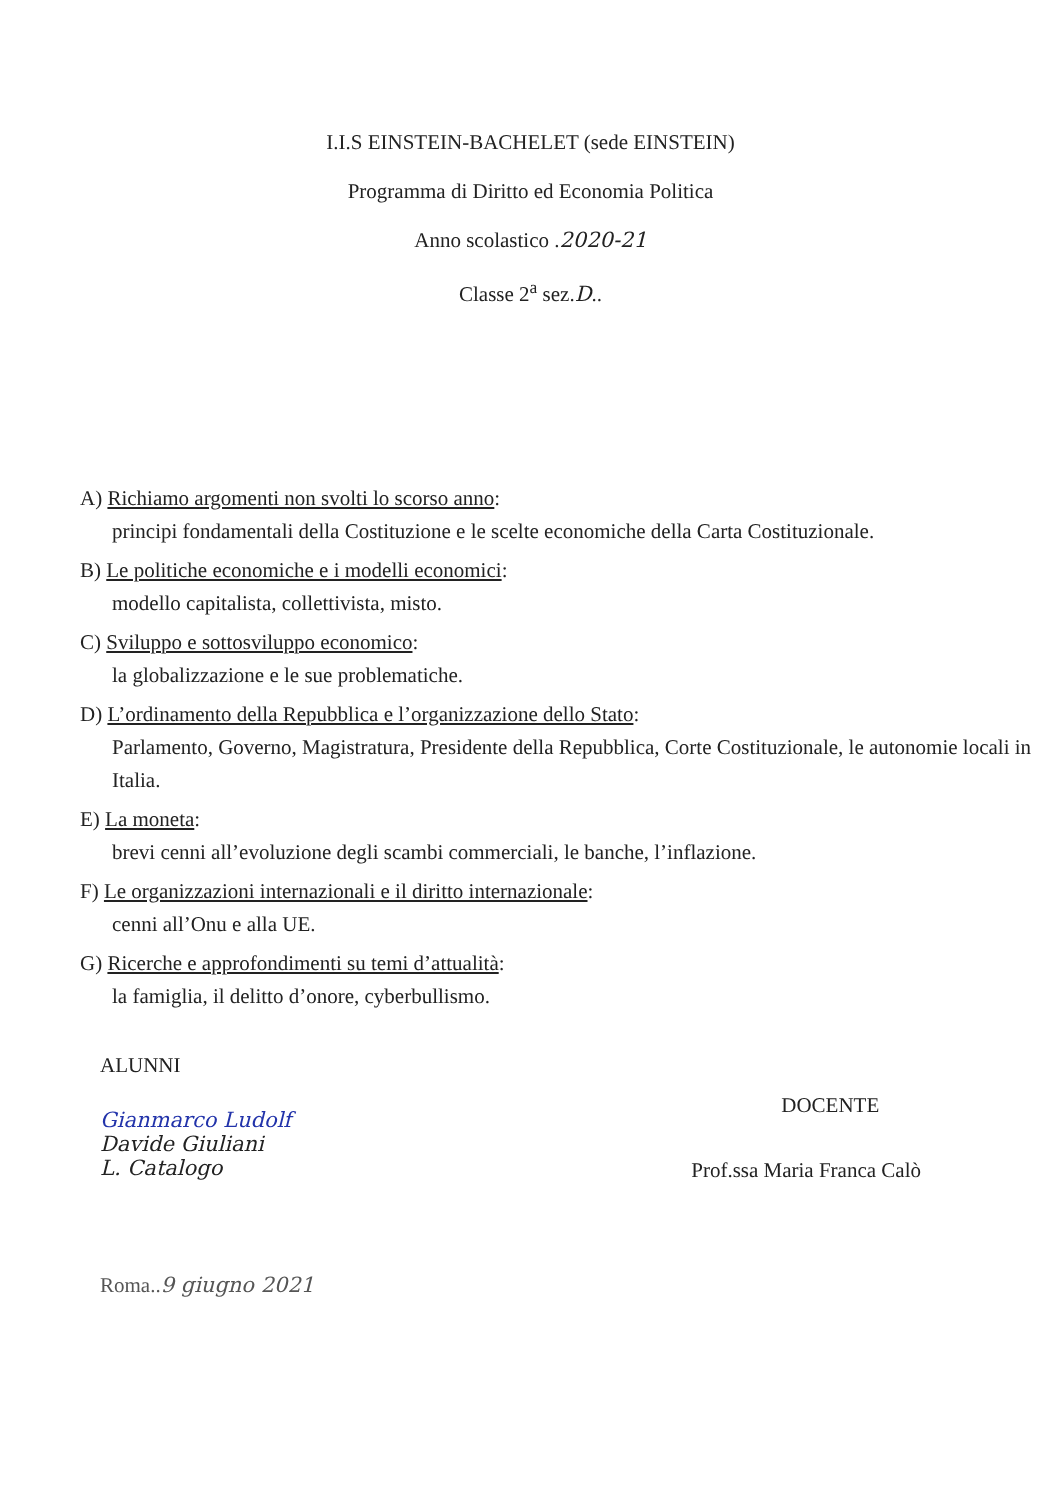I.I.S EINSTEIN-BACHELET (sede EINSTEIN)
Programma di Diritto ed Economia Politica
Anno scolastico .2020-21
Classe 2<sup>a</sup> sez.D..
A) Richiamo argomenti non svolti lo scorso anno:
principi fondamentali della Costituzione e le scelte economiche della Carta Costituzionale.
B) Le politiche economiche e i modelli economici:
modello capitalista, collettivista, misto.
C) Sviluppo e sottosviluppo economico:
la globalizzazione e le sue problematiche.
D) L’ordinamento della Repubblica e l’organizzazione dello Stato:
Parlamento, Governo, Magistratura, Presidente della Repubblica, Corte Costituzionale, le autonomie locali in Italia.
E) La moneta:
brevi cenni all’evoluzione degli scambi commerciali, le banche, l’inflazione.
F) Le organizzazioni internazionali e il diritto internazionale:
cenni all’Onu e alla UE.
G) Ricerche e approfondimenti su temi d’attualità:
la famiglia, il delitto d’onore, cyberbullismo.
ALUNNI
Gianmarco Ludolf
Davide Giuliani
L. Catalogo
DOCENTE
Prof.ssa Maria Franca Calò
Roma..9 giugno 2021